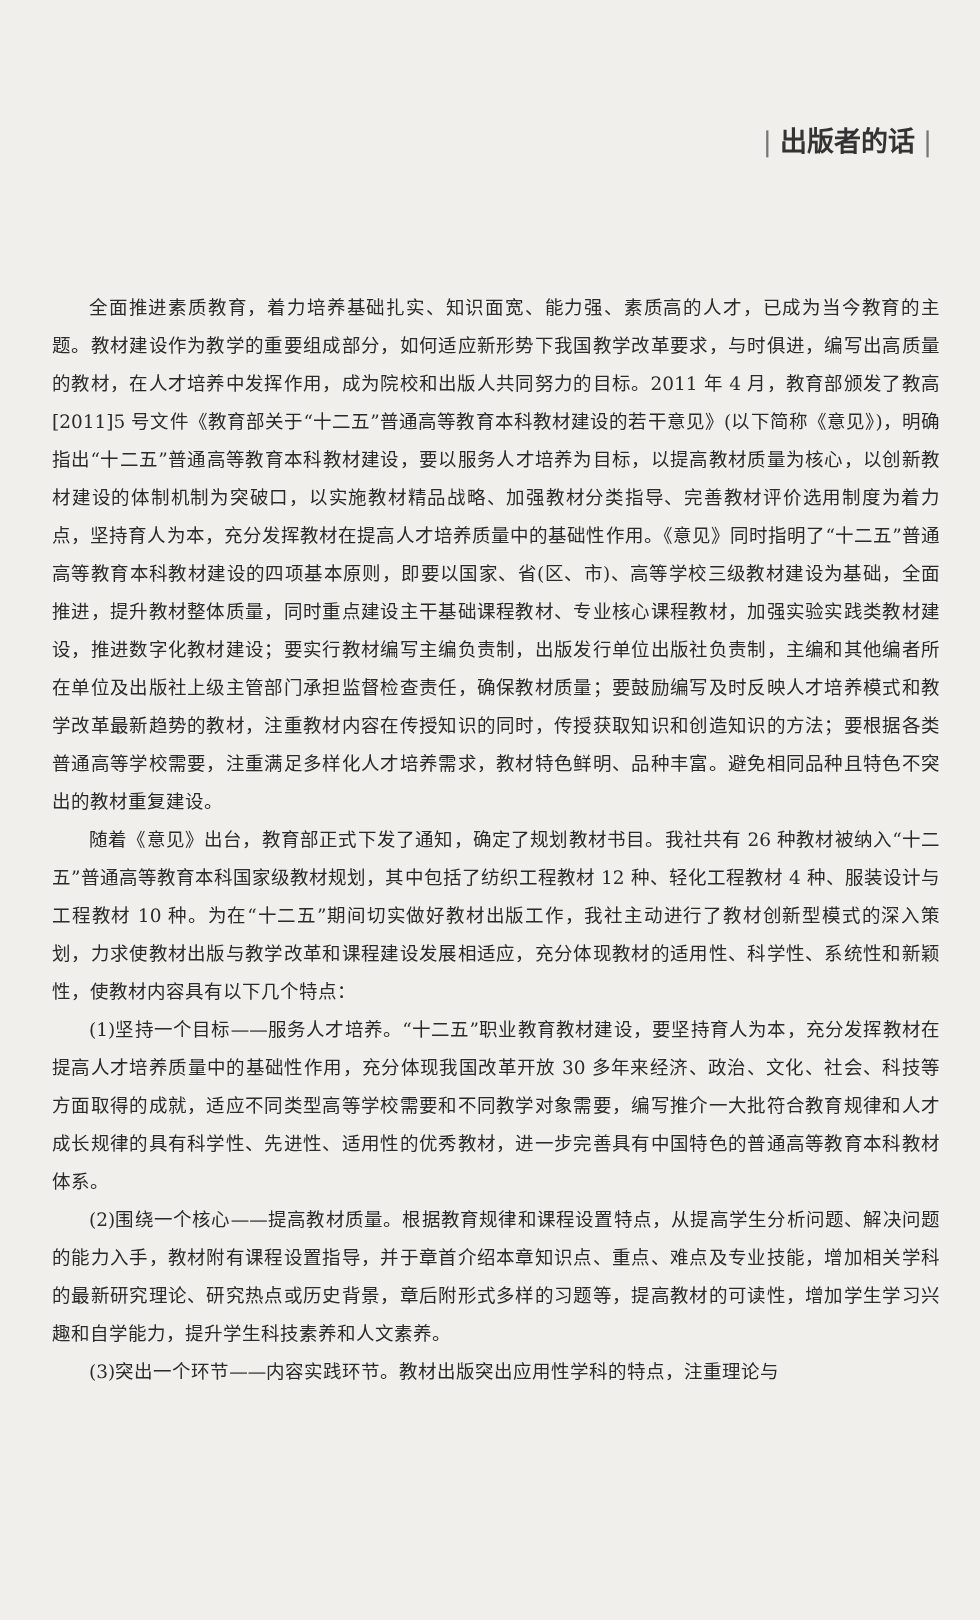| 出版者的话 |
全面推进素质教育，着力培养基础扎实、知识面宽、能力强、素质高的人才，已成为当今教育的主题。教材建设作为教学的重要组成部分，如何适应新形势下我国教学改革要求，与时俱进，编写出高质量的教材，在人才培养中发挥作用，成为院校和出版人共同努力的目标。2011 年 4 月，教育部颁发了教高[2011]5 号文件《教育部关于“十二五”普通高等教育本科教材建设的若干意见》(以下简称《意见》)，明确指出“十二五”普通高等教育本科教材建设，要以服务人才培养为目标，以提高教材质量为核心，以创新教材建设的体制机制为突破口，以实施教材精品战略、加强教材分类指导、完善教材评价选用制度为着力点，坚持育人为本，充分发挥教材在提高人才培养质量中的基础性作用。《意见》同时指明了“十二五”普通高等教育本科教材建设的四项基本原则，即要以国家、省(区、市)、高等学校三级教材建设为基础，全面推进，提升教材整体质量，同时重点建设主干基础课程教材、专业核心课程教材，加强实验实践类教材建设，推进数字化教材建设；要实行教材编写主编负责制，出版发行单位出版社负责制，主编和其他编者所在单位及出版社上级主管部门承担监督检查责任，确保教材质量；要鼓励编写及时反映人才培养模式和教学改革最新趋势的教材，注重教材内容在传授知识的同时，传授获取知识和创造知识的方法；要根据各类普通高等学校需要，注重满足多样化人才培养需求，教材特色鲜明、品种丰富。避免相同品种且特色不突出的教材重复建设。
随着《意见》出台，教育部正式下发了通知，确定了规划教材书目。我社共有 26 种教材被纳入“十二五”普通高等教育本科国家级教材规划，其中包括了纺织工程教材 12 种、轻化工程教材 4 种、服装设计与工程教材 10 种。为在“十二五”期间切实做好教材出版工作，我社主动进行了教材创新型模式的深入策划，力求使教材出版与教学改革和课程建设发展相适应，充分体现教材的适用性、科学性、系统性和新颖性，使教材内容具有以下几个特点：
(1)坚持一个目标——服务人才培养。“十二五”职业教育教材建设，要坚持育人为本，充分发挥教材在提高人才培养质量中的基础性作用，充分体现我国改革开放 30 多年来经济、政治、文化、社会、科技等方面取得的成就，适应不同类型高等学校需要和不同教学对象需要，编写推介一大批符合教育规律和人才成长规律的具有科学性、先进性、适用性的优秀教材，进一步完善具有中国特色的普通高等教育本科教材体系。
(2)围绕一个核心——提高教材质量。根据教育规律和课程设置特点，从提高学生分析问题、解决问题的能力入手，教材附有课程设置指导，并于章首介绍本章知识点、重点、难点及专业技能，增加相关学科的最新研究理论、研究热点或历史背景，章后附形式多样的习题等，提高教材的可读性，增加学生学习兴趣和自学能力，提升学生科技素养和人文素养。
(3)突出一个环节——内容实践环节。教材出版突出应用性学科的特点，注重理论与